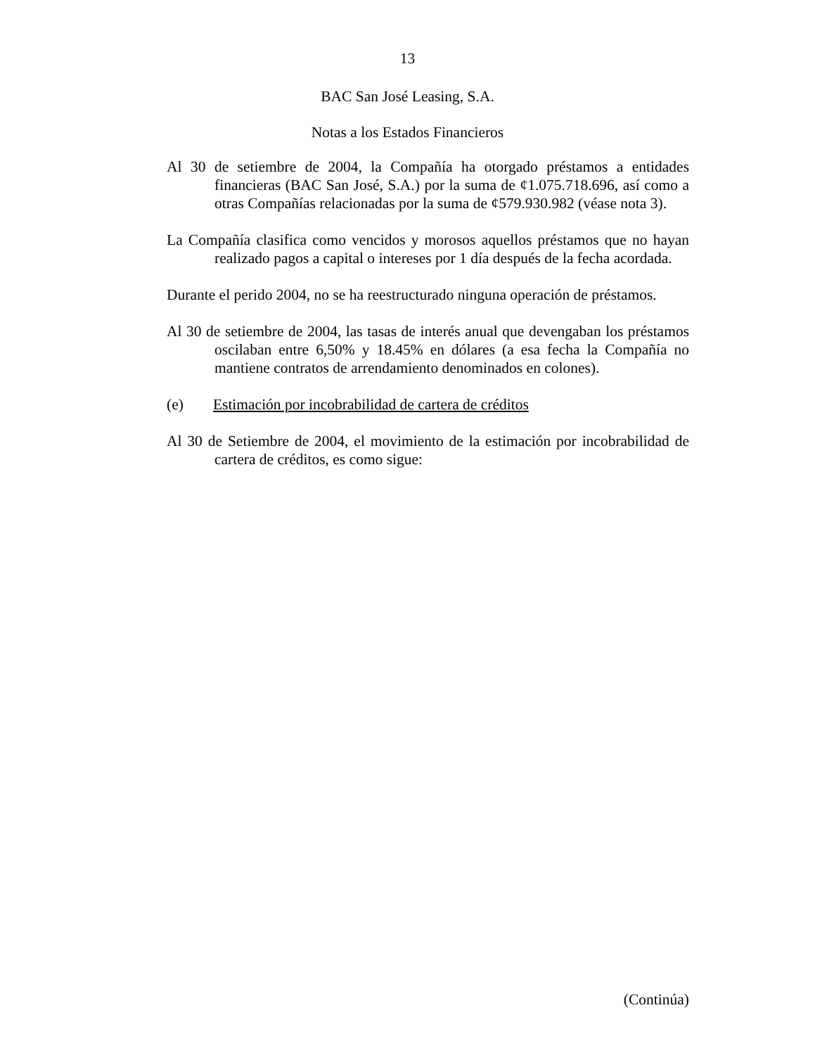13
BAC San José Leasing, S.A.
Notas a los Estados Financieros
Al 30 de setiembre de 2004, la Compañía ha otorgado préstamos a entidades financieras (BAC San José, S.A.) por la suma de ¢1.075.718.696, así como a otras Compañías relacionadas por la suma de ¢579.930.982 (véase nota 3).
La Compañía clasifica como vencidos y morosos aquellos préstamos que no hayan realizado pagos a capital o intereses por 1 día después de la fecha acordada.
Durante el perido 2004, no se ha reestructurado ninguna operación de préstamos.
Al 30 de setiembre de 2004, las tasas de interés anual que devengaban los préstamos oscilaban entre 6,50% y 18.45% en dólares (a esa fecha la Compañía no mantiene contratos de arrendamiento denominados en colones).
(e) Estimación por incobrabilidad de cartera de créditos
Al 30 de Setiembre de 2004, el movimiento de la estimación por incobrabilidad de cartera de créditos, es como sigue:
(Continúa)